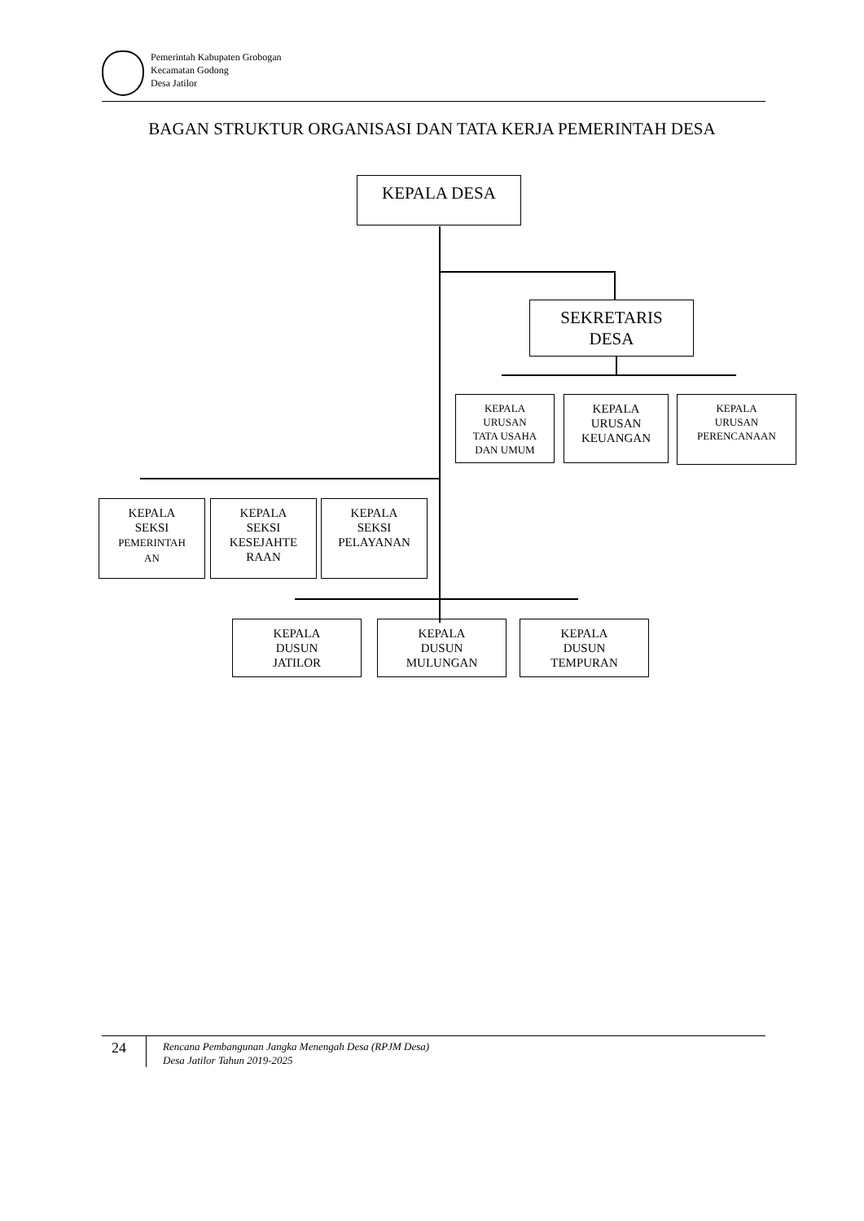Pemerintah Kabupaten Grobogan
Kecamatan Godong
Desa Jatilor
BAGAN STRUKTUR ORGANISASI DAN TATA KERJA PEMERINTAH DESA
KEPALA DESA
SEKRETARIS
DESA
KEPALA
URUSAN
TATA USAHA
DAN UMUM
KEPALA
URUSAN
KEUANGAN
KEPALA
URUSAN
PERENCANAAN
KEPALA
SEKSI
PEMERINTAH
AN
KEPALA
SEKSI
KESEJAHTE
RAAN
KEPALA
SEKSI
PELAYANAN
KEPALA
DUSUN
JATILOR
KEPALA
DUSUN
MULUNGAN
KEPALA
DUSUN
TEMPURAN
24
Rencana Pembangunan Jangka Menengah Desa (RPJM Desa)
Desa Jatilor Tahun 2019-2025